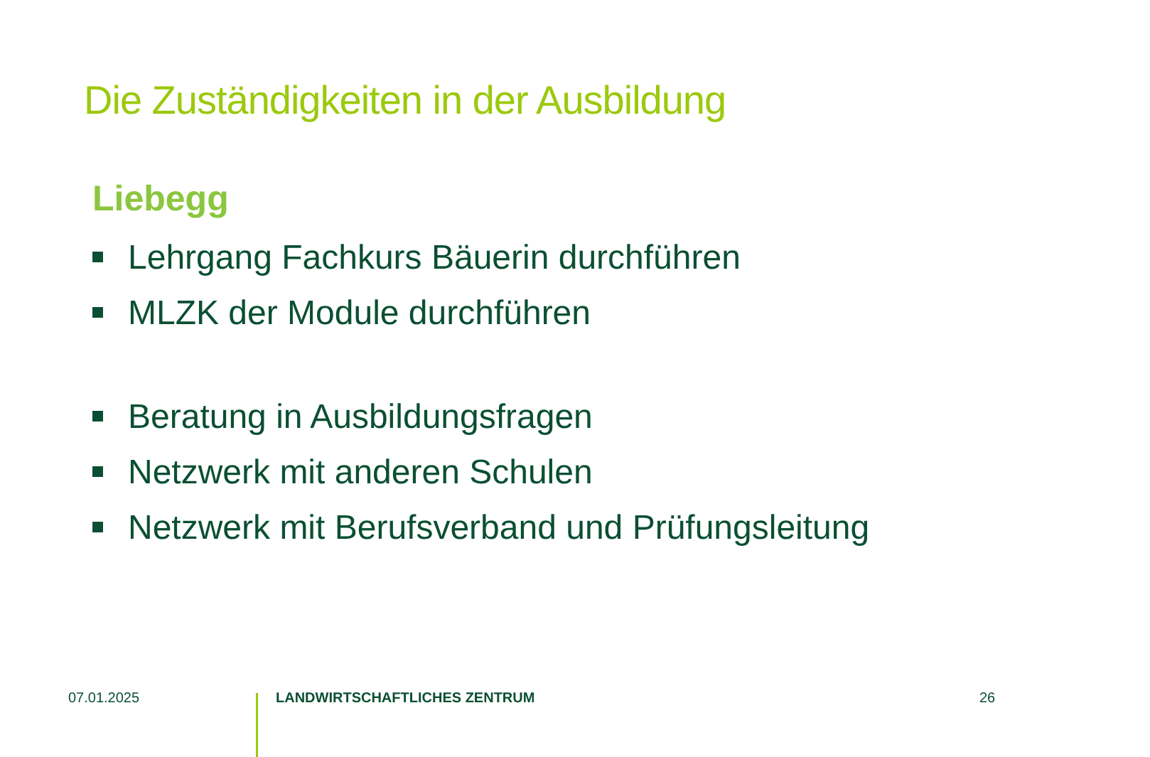Die Zuständigkeiten in der Ausbildung
Liebegg
Lehrgang Fachkurs Bäuerin durchführen
MLZK der Module durchführen
Beratung in Ausbildungsfragen
Netzwerk mit anderen Schulen
Netzwerk mit Berufsverband und Prüfungsleitung
07.01.2025 LANDWIRTSCHAFTLICHES ZENTRUM 26